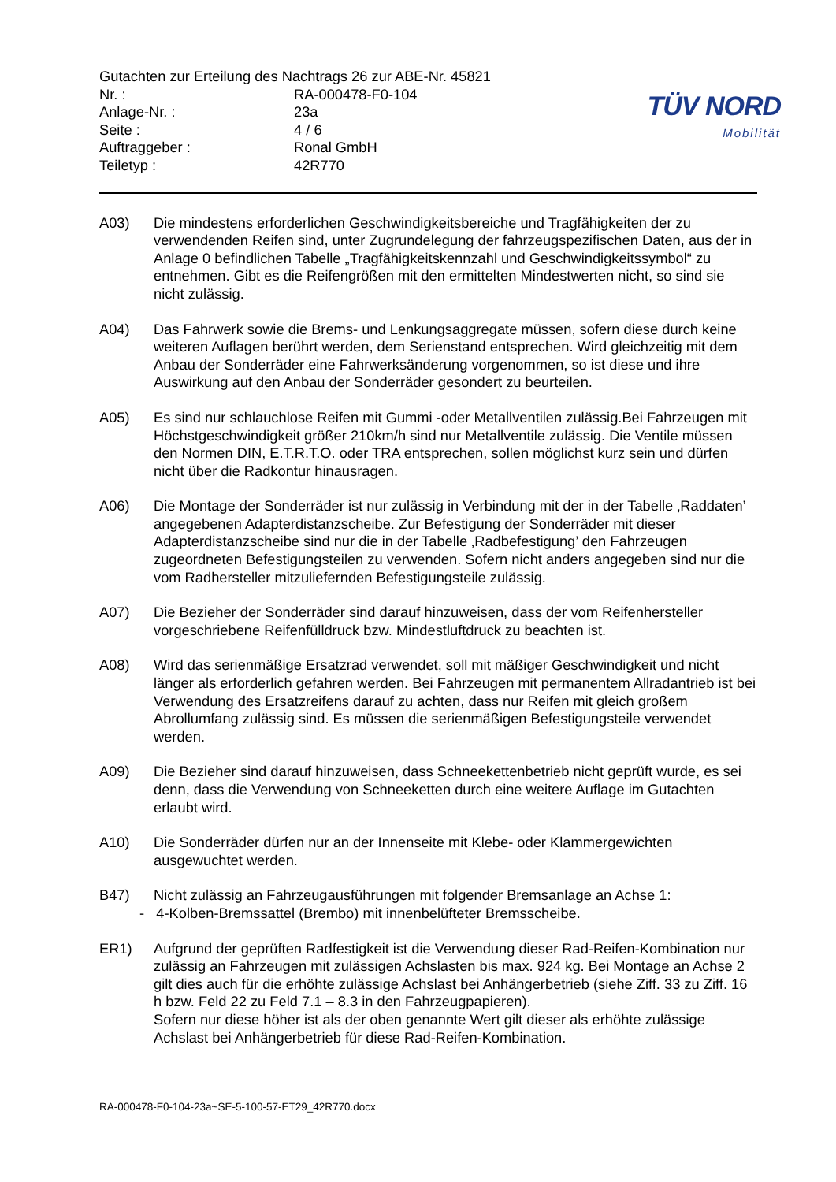Gutachten zur Erteilung des Nachtrags 26 zur ABE-Nr. 45821
Nr. : RA-000478-F0-104
Anlage-Nr. : 23a
Seite : 4 / 6
Auftraggeber : Ronal GmbH
Teiletyp : 42R770
TÜV NORD
Mobilität
A03) Die mindestens erforderlichen Geschwindigkeitsbereiche und Tragfähigkeiten der zu verwendenden Reifen sind, unter Zugrundelegung der fahrzeugspezifischen Daten, aus der in Anlage 0 befindlichen Tabelle „Tragfähigkeitskennzahl und Geschwindigkeitssymbol“ zu entnehmen. Gibt es die Reifengrößen mit den ermittelten Mindestwerten nicht, so sind sie nicht zulässig.
A04) Das Fahrwerk sowie die Brems- und Lenkungsaggregate müssen, sofern diese durch keine weiteren Auflagen berührt werden, dem Serienstand entsprechen. Wird gleichzeitig mit dem Anbau der Sonderräder eine Fahrwerksänderung vorgenommen, so ist diese und ihre Auswirkung auf den Anbau der Sonderräder gesondert zu beurteilen.
A05) Es sind nur schlauchlose Reifen mit Gummi -oder Metallventilen zulässig.Bei Fahrzeugen mit Höchstgeschwindigkeit größer 210km/h sind nur Metallventile zulässig. Die Ventile müssen den Normen DIN, E.T.R.T.O. oder TRA entsprechen, sollen möglichst kurz sein und dürfen nicht über die Radkontur hinausragen.
A06) Die Montage der Sonderräder ist nur zulässig in Verbindung mit der in der Tabelle ‚Raddaten’ angegebenen Adapterdistanzscheibe. Zur Befestigung der Sonderräder mit dieser Adapterdistanzscheibe sind nur die in der Tabelle ‚Radbefestigung’ den Fahrzeugen zugeordneten Befestigungsteilen zu verwenden. Sofern nicht anders angegeben sind nur die vom Radhersteller mitzuliefernden Befestigungsteile zulässig.
A07) Die Bezieher der Sonderräder sind darauf hinzuweisen, dass der vom Reifenhersteller vorgeschriebene Reifenfülldruck bzw. Mindestluftdruck zu beachten ist.
A08) Wird das serienmäßige Ersatzrad verwendet, soll mit mäßiger Geschwindigkeit und nicht länger als erforderlich gefahren werden. Bei Fahrzeugen mit permanentem Allradantrieb ist bei Verwendung des Ersatzreifens darauf zu achten, dass nur Reifen mit gleich großem Abrollumfang zulässig sind. Es müssen die serienmäßigen Befestigungsteile verwendet werden.
A09) Die Bezieher sind darauf hinzuweisen, dass Schneekettenbetrieb nicht geprüft wurde, es sei denn, dass die Verwendung von Schneeketten durch eine weitere Auflage im Gutachten erlaubt wird.
A10) Die Sonderräder dürfen nur an der Innenseite mit Klebe- oder Klammergewichten ausgewuchtet werden.
B47) Nicht zulässig an Fahrzeugausführungen mit folgender Bremsanlage an Achse 1:
- 4-Kolben-Bremssattel (Brembo) mit innenbelüfteter Bremsscheibe.
ER1) Aufgrund der geprüften Radfestigkeit ist die Verwendung dieser Rad-Reifen-Kombination nur zulässig an Fahrzeugen mit zulässigen Achslasten bis max. 924 kg. Bei Montage an Achse 2 gilt dies auch für die erhöhte zulässige Achslast bei Anhängerbetrieb (siehe Ziff. 33 zu Ziff. 16 h bzw. Feld 22 zu Feld 7.1 – 8.3 in den Fahrzeugpapieren).
Sofern nur diese höher ist als der oben genannte Wert gilt dieser als erhöhte zulässige Achslast bei Anhängerbetrieb für diese Rad-Reifen-Kombination.
RA-000478-F0-104-23a~SE-5-100-57-ET29_42R770.docx